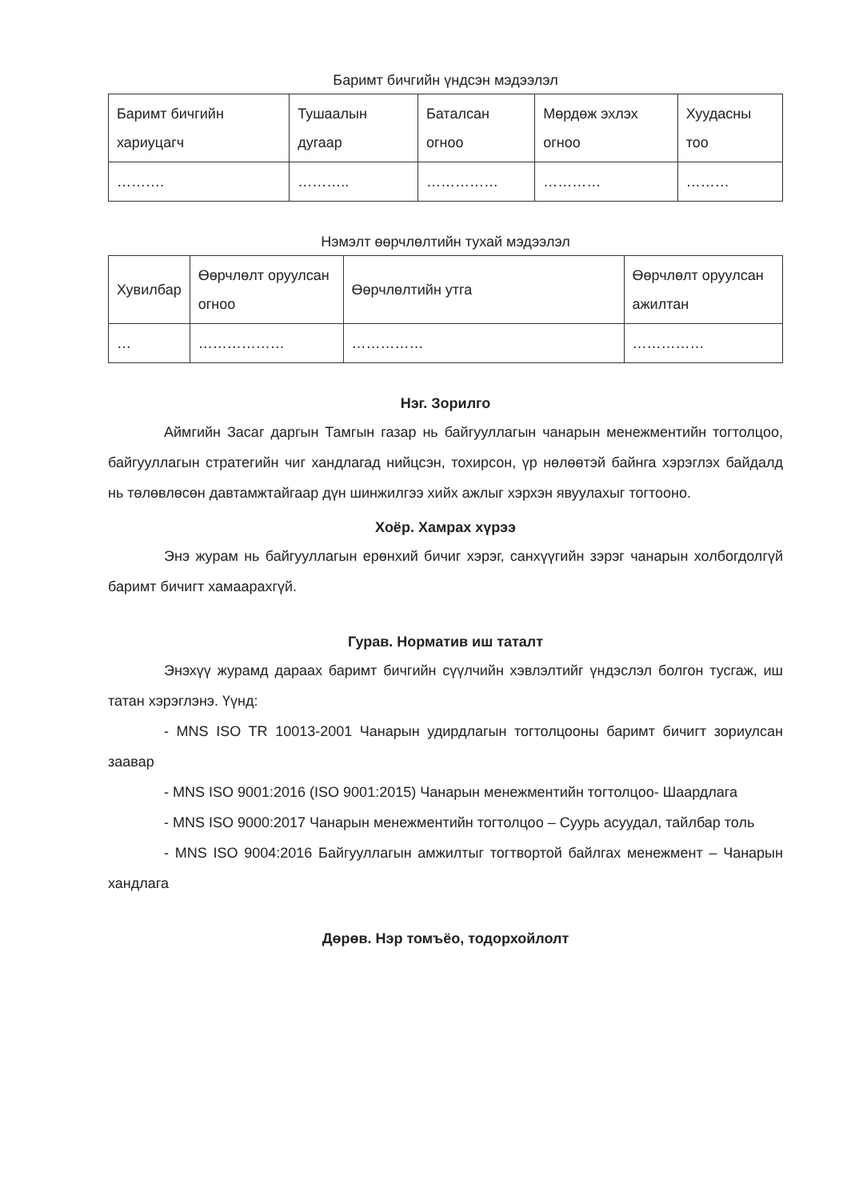Баримт бичгийн үндсэн мэдээлэл
| Баримт бичгийн хариуцагч | Тушаалын дугаар | Баталсан огноо | Мөрдөж эхлэх огноо | Хуудасны тоо |
| --- | --- | --- | --- | --- |
| ………. | ……….. | …………… | ………… | ……… |
Нэмэлт өөрчлөлтийн тухай мэдээлэл
| Хувилбар | Өөрчлөлт оруулсан огноо | Өөрчлөлтийн утга | Өөрчлөлт оруулсан ажилтан |
| --- | --- | --- | --- |
| … | ……………… | …………… | …………… |
Нэг. Зорилго
Аймгийн Засаг даргын Тамгын газар нь байгууллагын чанарын менежментийн тогтолцоо, байгууллагын стратегийн чиг хандлагад нийцсэн, тохирсон, үр нөлөөтэй байнга хэрэглэх байдалд нь төлөвлөсөн давтамжтайгаар дүн шинжилгээ хийх ажлыг хэрхэн явуулахыг тогтооно.
Хоёр. Хамрах хүрээ
Энэ журам нь байгууллагын ерөнхий бичиг хэрэг, санхүүгийн зэрэг чанарын холбогдолгүй баримт бичигт хамаарахгүй.
Гурав. Норматив иш таталт
Энэхүү журамд дараах баримт бичгийн сүүлчийн хэвлэлтийг үндэслэл болгон тусгаж, иш татан хэрэглэнэ. Үүнд:
- MNS ISO TR 10013-2001 Чанарын удирдлагын тогтолцооны баримт бичигт зориулсан заавар
- MNS ISO 9001:2016 (ISO 9001:2015) Чанарын менежментийн тогтолцоо- Шаардлага
- MNS ISO 9000:2017 Чанарын менежментийн тогтолцоо – Суурь асуудал, тайлбар толь
- MNS ISO 9004:2016 Байгууллагын амжилтыг тогтвортой байлгах менежмент – Чанарын хандлага
Дөрөв. Нэр томъёо, тодорхойлолт